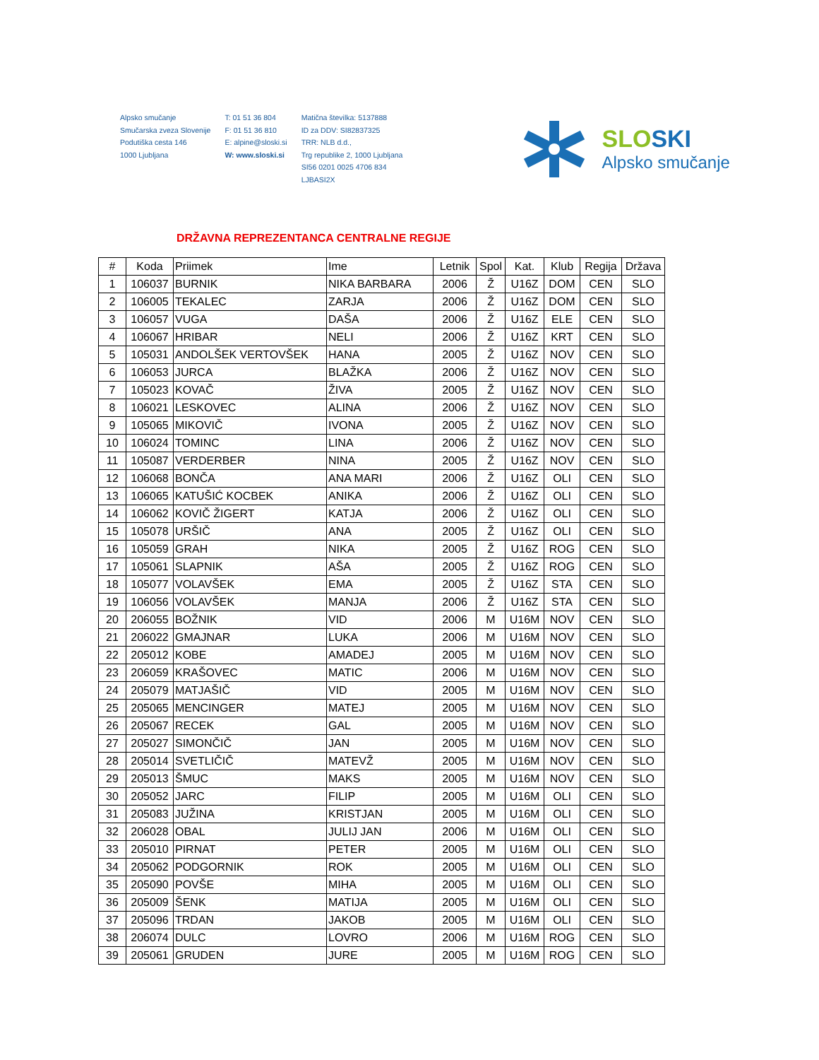Alpsko smučanje
Smučarska zveza Slovenije
Podutiška cesta 146
1000 Ljubljana
T: 01 51 36 804
F: 01 51 36 810
E: alpine@sloski.si
W: www.sloski.si
Matična številka: 5137888
ID za DDV: SI82837325
TRR: NLB d.d.,
Trg republike 2, 1000 Ljubljana
SI56 0201 0025 4706 834
LJBASI2X
SLOSKI
Alpsko smučanje
DRŽAVNA REPREZENTANCA CENTRALNE REGIJE
| # | Koda | Priimek | Ime | Letnik | Spol | Kat. | Klub | Regija | Država |
| --- | --- | --- | --- | --- | --- | --- | --- | --- | --- |
| 1 | 106037 | BURNIK | NIKA BARBARA | 2006 | Ž | U16Z | DOM | CEN | SLO |
| 2 | 106005 | TEKALEC | ZARJA | 2006 | Ž | U16Z | DOM | CEN | SLO |
| 3 | 106057 | VUGA | DAŠA | 2006 | Ž | U16Z | ELE | CEN | SLO |
| 4 | 106067 | HRIBAR | NELI | 2006 | Ž | U16Z | KRT | CEN | SLO |
| 5 | 105031 | ANDOLŠEK VERTOVŠEK | HANA | 2005 | Ž | U16Z | NOV | CEN | SLO |
| 6 | 106053 | JURCA | BLAŽKA | 2006 | Ž | U16Z | NOV | CEN | SLO |
| 7 | 105023 | KOVAČ | ŽIVA | 2005 | Ž | U16Z | NOV | CEN | SLO |
| 8 | 106021 | LESKOVEC | ALINA | 2006 | Ž | U16Z | NOV | CEN | SLO |
| 9 | 105065 | MIKOVIČ | IVONA | 2005 | Ž | U16Z | NOV | CEN | SLO |
| 10 | 106024 | TOMINC | LINA | 2006 | Ž | U16Z | NOV | CEN | SLO |
| 11 | 105087 | VERDERBER | NINA | 2005 | Ž | U16Z | NOV | CEN | SLO |
| 12 | 106068 | BONČA | ANA MARI | 2006 | Ž | U16Z | OLI | CEN | SLO |
| 13 | 106065 | KATUŠIĆ KOCBEK | ANIKA | 2006 | Ž | U16Z | OLI | CEN | SLO |
| 14 | 106062 | KOVIČ ŽIGERT | KATJA | 2006 | Ž | U16Z | OLI | CEN | SLO |
| 15 | 105078 | URŠIČ | ANA | 2005 | Ž | U16Z | OLI | CEN | SLO |
| 16 | 105059 | GRAH | NIKA | 2005 | Ž | U16Z | ROG | CEN | SLO |
| 17 | 105061 | SLAPNIK | AŠA | 2005 | Ž | U16Z | ROG | CEN | SLO |
| 18 | 105077 | VOLAVŠEK | EMA | 2005 | Ž | U16Z | STA | CEN | SLO |
| 19 | 106056 | VOLAVŠEK | MANJA | 2006 | Ž | U16Z | STA | CEN | SLO |
| 20 | 206055 | BOŽNIK | VID | 2006 | M | U16M | NOV | CEN | SLO |
| 21 | 206022 | GMAJNAR | LUKA | 2006 | M | U16M | NOV | CEN | SLO |
| 22 | 205012 | KOBE | AMADEJ | 2005 | M | U16M | NOV | CEN | SLO |
| 23 | 206059 | KRAŠOVEC | MATIC | 2006 | M | U16M | NOV | CEN | SLO |
| 24 | 205079 | MATJAŠIČ | VID | 2005 | M | U16M | NOV | CEN | SLO |
| 25 | 205065 | MENCINGER | MATEJ | 2005 | M | U16M | NOV | CEN | SLO |
| 26 | 205067 | RECEK | GAL | 2005 | M | U16M | NOV | CEN | SLO |
| 27 | 205027 | SIMONČIČ | JAN | 2005 | M | U16M | NOV | CEN | SLO |
| 28 | 205014 | SVETLIČIČ | MATEVŽ | 2005 | M | U16M | NOV | CEN | SLO |
| 29 | 205013 | ŠMUC | MAKS | 2005 | M | U16M | NOV | CEN | SLO |
| 30 | 205052 | JARC | FILIP | 2005 | M | U16M | OLI | CEN | SLO |
| 31 | 205083 | JUŽINA | KRISTJAN | 2005 | M | U16M | OLI | CEN | SLO |
| 32 | 206028 | OBAL | JULIJ JAN | 2006 | M | U16M | OLI | CEN | SLO |
| 33 | 205010 | PIRNAT | PETER | 2005 | M | U16M | OLI | CEN | SLO |
| 34 | 205062 | PODGORNIK | ROK | 2005 | M | U16M | OLI | CEN | SLO |
| 35 | 205090 | POVŠE | MIHA | 2005 | M | U16M | OLI | CEN | SLO |
| 36 | 205009 | ŠENK | MATIJA | 2005 | M | U16M | OLI | CEN | SLO |
| 37 | 205096 | TRDAN | JAKOB | 2005 | M | U16M | OLI | CEN | SLO |
| 38 | 206074 | DULC | LOVRO | 2006 | M | U16M | ROG | CEN | SLO |
| 39 | 205061 | GRUDEN | JURE | 2005 | M | U16M | ROG | CEN | SLO |